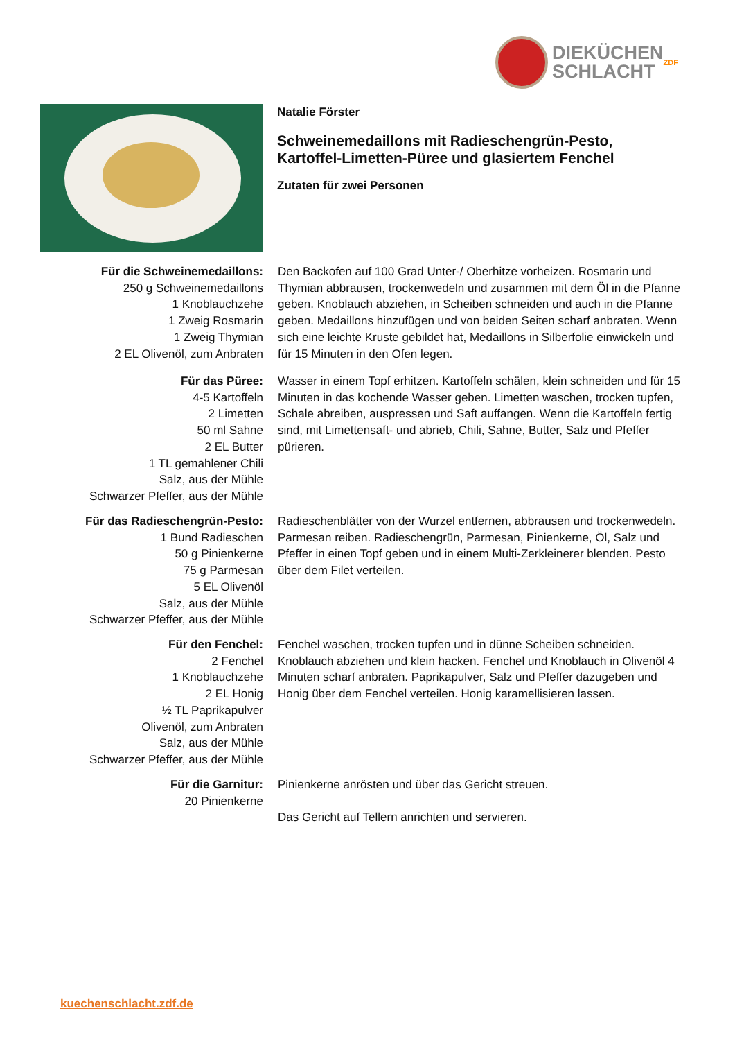DIEKÜCHEN
SCHLACHT
ZDF
Natalie Förster
Schweinemedaillons mit Radieschengrün-Pesto,
Kartoffel-Limetten-Püree und glasiertem Fenchel
Zutaten für zwei Personen
Für die Schweinemedaillons:
250 g Schweinemedaillons
1 Knoblauchzehe
1 Zweig Rosmarin
1 Zweig Thymian
2 EL Olivenöl, zum Anbraten
Den Backofen auf 100 Grad Unter-/ Oberhitze vorheizen. Rosmarin und Thymian abbrausen, trockenwedeln und zusammen mit dem Öl in die Pfanne geben. Knoblauch abziehen, in Scheiben schneiden und auch in die Pfanne geben. Medaillons hinzufügen und von beiden Seiten scharf anbraten. Wenn sich eine leichte Kruste gebildet hat, Medaillons in Silberfolie einwickeln und für 15 Minuten in den Ofen legen.
Für das Püree:
4-5 Kartoffeln
2 Limetten
50 ml Sahne
2 EL Butter
1 TL gemahlener Chili
Salz, aus der Mühle
Schwarzer Pfeffer, aus der Mühle
Wasser in einem Topf erhitzen. Kartoffeln schälen, klein schneiden und für 15 Minuten in das kochende Wasser geben. Limetten waschen, trocken tupfen, Schale abreiben, auspressen und Saft auffangen. Wenn die Kartoffeln fertig sind, mit Limettensaft- und abrieb, Chili, Sahne, Butter, Salz und Pfeffer pürieren.
Für das Radieschengrün-Pesto:
1 Bund Radieschen
50 g Pinienkerne
75 g Parmesan
5 EL Olivenöl
Salz, aus der Mühle
Schwarzer Pfeffer, aus der Mühle
Radieschenblätter von der Wurzel entfernen, abbrausen und trockenwedeln. Parmesan reiben. Radieschengrün, Parmesan, Pinienkerne, Öl, Salz und Pfeffer in einen Topf geben und in einem Multi-Zerkleinerer blenden. Pesto über dem Filet verteilen.
Für den Fenchel:
2 Fenchel
1 Knoblauchzehe
2 EL Honig
½ TL Paprikapulver
Olivenöl, zum Anbraten
Salz, aus der Mühle
Schwarzer Pfeffer, aus der Mühle
Fenchel waschen, trocken tupfen und in dünne Scheiben schneiden. Knoblauch abziehen und klein hacken. Fenchel und Knoblauch in Olivenöl 4 Minuten scharf anbraten. Paprikapulver, Salz und Pfeffer dazugeben und Honig über dem Fenchel verteilen. Honig karamellisieren lassen.
Für die Garnitur:
20 Pinienkerne
Pinienkerne anrösten und über das Gericht streuen.
Das Gericht auf Tellern anrichten und servieren.
kuechenschlacht.zdf.de